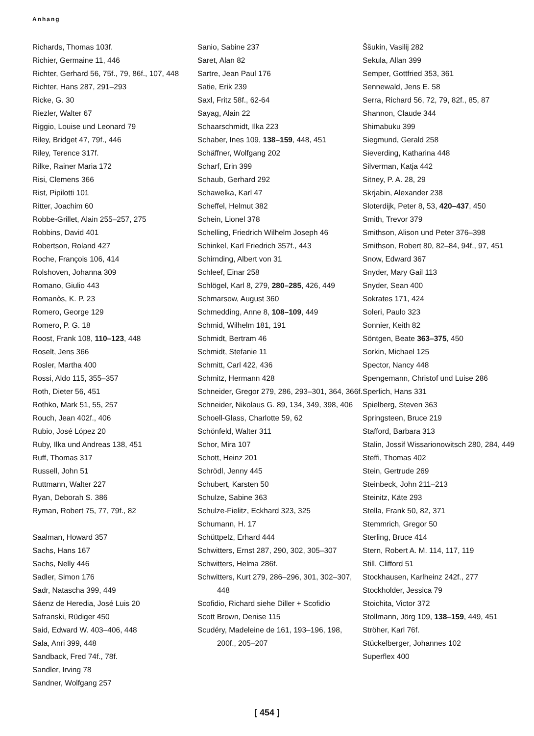Anhang
Richards, Thomas 103f.
Richier, Germaine 11, 446
Richter, Gerhard 56, 75f., 79, 86f., 107, 448
Richter, Hans 287, 291–293
Ricke, G. 30
Riezler, Walter 67
Riggio, Louise und Leonard 79
Riley, Bridget 47, 79f., 446
Riley, Terence 317f.
Rilke, Rainer Maria 172
Risi, Clemens 366
Rist, Pipilotti 101
Ritter, Joachim 60
Robbe-Grillet, Alain 255–257, 275
Robbins, David 401
Robertson, Roland 427
Roche, François 106, 414
Rolshoven, Johanna 309
Romano, Giulio 443
Romanòs, K. P. 23
Romero, George 129
Romero, P. G. 18
Roost, Frank 108, 110–123, 448
Roselt, Jens 366
Rosler, Martha 400
Rossi, Aldo 115, 355–357
Roth, Dieter 56, 451
Rothko, Mark 51, 55, 257
Rouch, Jean 402f., 406
Rubio, José López 20
Ruby, Ilka und Andreas 138, 451
Ruff, Thomas 317
Russell, John 51
Ruttmann, Walter 227
Ryan, Deborah S. 386
Ryman, Robert 75, 77, 79f., 82
Saalman, Howard 357
Sachs, Hans 167
Sachs, Nelly 446
Sadler, Simon 176
Sadr, Natascha 399, 449
Sáenz de Heredia, José Luis 20
Safranski, Rüdiger 450
Said, Edward W. 403–406, 448
Sala, Anri 399, 448
Sandback, Fred 74f., 78f.
Sandler, Irving 78
Sandner, Wolfgang 257
Sanio, Sabine 237
Saret, Alan 82
Sartre, Jean Paul 176
Satie, Erik 239
Saxl, Fritz 58f., 62-64
Sayag, Alain 22
Schaarschmidt, Ilka 223
Schaber, Ines 109, 138–159, 448, 451
Schäffner, Wolfgang 202
Scharf, Erin 399
Schaub, Gerhard 292
Schawelka, Karl 47
Scheffel, Helmut 382
Schein, Lionel 378
Schelling, Friedrich Wilhelm Joseph 46
Schinkel, Karl Friedrich 357f., 443
Schirnding, Albert von 31
Schleef, Einar 258
Schlögel, Karl 8, 279, 280–285, 426, 449
Schmarsow, August 360
Schmedding, Anne 8, 108–109, 449
Schmid, Wilhelm 181, 191
Schmidt, Bertram 46
Schmidt, Stefanie 11
Schmitt, Carl 422, 436
Schmitz, Hermann 428
Schneider, Gregor 279, 286, 293–301, 364, 366f.
Schneider, Nikolaus G. 89, 134, 349, 398, 406
Schoell-Glass, Charlotte 59, 62
Schönfeld, Walter 311
Schor, Mira 107
Schott, Heinz 201
Schrödl, Jenny 445
Schubert, Karsten 50
Schulze, Sabine 363
Schulze-Fielitz, Eckhard 323, 325
Schumann, H. 17
Schüttpelz, Erhard 444
Schwitters, Ernst 287, 290, 302, 305–307
Schwitters, Helma 286f.
Schwitters, Kurt 279, 286–296, 301, 302–307, 448
Scofidio, Richard siehe Diller + Scofidio
Scott Brown, Denise 115
Scudéry, Madeleine de 161, 193–196, 198, 200f., 205–207
Ššukin, Vasilij 282
Sekula, Allan 399
Semper, Gottfried 353, 361
Sennewald, Jens E. 58
Serra, Richard 56, 72, 79, 82f., 85, 87
Shannon, Claude 344
Shimabuku 399
Siegmund, Gerald 258
Sieverding, Katharina 448
Silverman, Katja 442
Sitney, P. A. 28, 29
Skrjabin, Alexander 238
Sloterdijk, Peter 8, 53, 420–437, 450
Smith, Trevor 379
Smithson, Alison und Peter 376–398
Smithson, Robert 80, 82–84, 94f., 97, 451
Snow, Edward 367
Snyder, Mary Gail 113
Snyder, Sean 400
Sokrates 171, 424
Soleri, Paulo 323
Sonnier, Keith 82
Söntgen, Beate 363–375, 450
Sorkin, Michael 125
Spector, Nancy 448
Spengemann, Christof und Luise 286
Sperlich, Hans 331
Spielberg, Steven 363
Springsteen, Bruce 219
Stafford, Barbara 313
Stalin, Jossif Wissarionowitsch 280, 284, 449
Steffi, Thomas 402
Stein, Gertrude 269
Steinbeck, John 211–213
Steinitz, Käte 293
Stella, Frank 50, 82, 371
Stemmrich, Gregor 50
Sterling, Bruce 414
Stern, Robert A. M. 114, 117, 119
Still, Clifford 51
Stockhausen, Karlheinz 242f., 277
Stockholder, Jessica 79
Stoichita, Victor 372
Stollmann, Jörg 109, 138–159, 449, 451
Ströher, Karl 76f.
Stückelberger, Johannes 102
Superflex 400
[ 454 ]